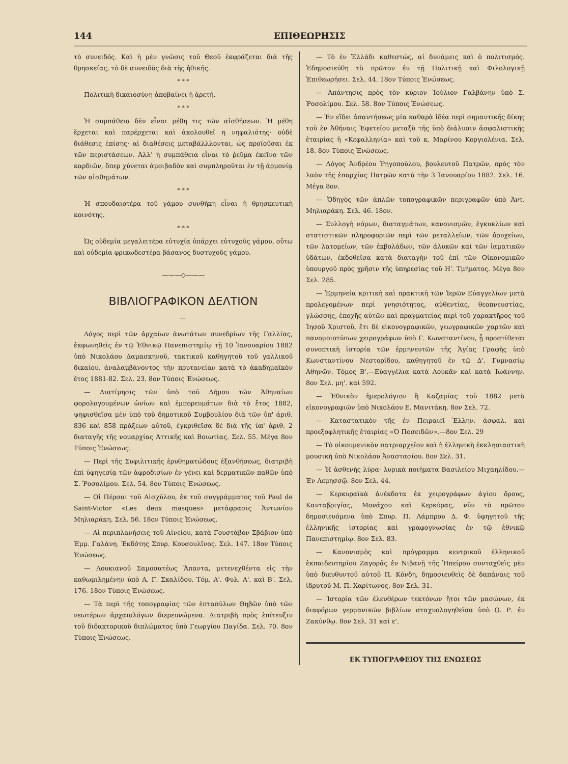144 ΕΠΙΘΕΩΡΗΣΙΣ
τὸ συνειδός. Καὶ ἡ μὲν γνῶσις τοῦ Θεοῦ ἐκφράζεται διὰ τῆς θρησκείας, τὸ δὲ συνειδὸς διὰ τῆς ἠθικῆς.
* * *
Πολιτικὴ δικαιοσύνη ἀποβαίνει ἡ ἀρετή.
* * *
Ἡ συμπάθεια δὲν εἶναι μέθη τις τῶν αἰσθήσεων. Ἡ μέθη ἔρχεται καὶ παρέρχεται καὶ ἀκολουθεῖ η νηφαλιότης· οὐδὲ διάθεσις ἐπίσης· αἱ διαθέσεις μεταβάλλλονται, ὡς προϊοῦσαι ἐκ τῶν περιστάσεων. Ἀλλ' ἡ συμπάθεια εἶναι τὸ ῥεῦμα ἐκεῖνο τῶν καρδιῶν, ὅπερ χύνεται ἀμοιβαδὸν καὶ συμπληροῦται ἐν τῇ ἁρμονίᾳ τῶν αἰσθημάτων.
* * *
Ἡ σπουδαιοτέρα τοῦ γάμου συνθήκη εἶναι ἡ θρησκευτικὴ κοινότης.
* * *
Ὡς οὐδεμία μεγαλειτέρα εὐτυχία ὑπάρχει εὐτυχοῦς γάμου, οὕτω καὶ οὐδεμία φρικωδεστέρα βάσανος δυστυχοῦς γάμου.
———◇———
ΒΙΒΛΙΟΓΡΑΦΙΚΟΝ ΔΕΛΤΙΟΝ
—
Λόγος περὶ τῶν ἀρχαίων ἀνωτάτων συνεδρίων τῆς Γαλλίας, ἐκφωνηθεὶς ἐν τῷ Ἐθνικῷ Πανεπιστημίῳ τῇ 10 Ἰανουαρίου 1882 ὑπὸ Νικολάου Δαμασκηνοῦ, τακτικοῦ καθηγητοῦ τοῦ γαλλικοῦ δικαίου, ἀναλαμβάνοντος τὴν πρυτανείαν κατὰ τὸ ἀκαδημαϊκὸν ἔτος 1881-82. Σελ. 23. 8ον Τύποις Ἑνώσεως.
— Διατίμησις τῶν ὑπὸ τοῦ Δήμου τῶν Ἀθηναίων φορολογουμένων ὠνίων καὶ ἐμπορευμάτων διὰ τὸ ἔτος 1882, ψηφισθεῖσα μὲν ὑπὸ τοῦ δημοτικοῦ Συμβουλίου διὰ τῶν ὑπ' ἀριθ. 836 καὶ 858 πράξεων αὐτοῦ, ἐγκριθεῖσα δὲ διὰ τῆς ὑπ' ἀριθ. 2 διαταγῆς τῆς νομαρχίας Ἀττικῆς καὶ Βοιωτίας. Σελ. 55. Μέγα 8ον Τύποις Ἑνώσεως.
— Περὶ τῆς Συφιλιτικῆς ἐρυθηματώδους ἐξανθήσεως, διατριβὴ ἐπὶ ὑφηγεσίᾳ τῶν ἀφροδισίων ἐν γένει καὶ δερματικῶν παθῶν ὑπὸ Σ. Ῥοσολίμου. Σελ. 54. 8ον Τύποις Ἑνώσεως.
— Οἱ Πέρσαι τοῦ Αἰσχύλου, ἐκ τοῦ συγγράμματος τοῦ Paul de Saint-Victor «Les deux masques» μετάφρασις Ἀντωνίου Μηλιαράκη. Σελ. 56. 18ον Τύποις Ἑνώσεως.
— Αἱ περιπλανήσεις τοῦ Αἰνείου, κατὰ Γουστάβον Σβάβιον ὑπὸ Ἐμμ. Γαλάνη. Ἐκδότης Σπυρ. Κουσουλῖνος. Σελ. 147. 18ον Τύποις Ἑνώσεως.
— Λουκιανοῦ Σαμοσατέως Ἅπαντα, μετενεχθέντα εἰς τὴν καθωμιλημένην ὑπὸ Α. Γ. Σκαλίδου. Τόμ. Α'. Φυλ. Α'. καὶ Β'. Σελ. 176. 18ον Τύποις Ἑνώσεως.
— Τὰ περὶ τῆς τοπογραφίας τῶν ἑπταπύλων Θηβῶν ὑπὸ τῶν νεωτέρων ἀρχαιολόγων διερευνώμενα. Διατριβὴ πρὸς ἐπίτευξιν τοῦ διδακτορικοῦ διπλώματος ὑπὸ Γεωργίου Παγίδα. Σελ. 70. 8ον Τύποις Ἑνώσεως.
— Τὸ ἐν Ἑλλάδι καθεστώς, αἱ δυνάμεις καὶ ὁ πολιτισμός. Ἐδημοσιεύθη τὸ πρῶτον ἐν τῇ Πολιτικῇ καὶ Φιλολογικῇ Ἐπιθεωρήσει. Σελ. 44. 18ον Τύποις Ἑνώσεως.
— Ἀπάντησις πρὸς τὸν κύριον Ἰούλιον Γαλβάνην ὑπὸ Σ. Ῥοσολίμου. Σελ. 58. 8ον Τύποις Ἑνώσεως.
— Ἐν εἴδει ἀπαντήσεως μία καθαρὰ ἰδέα περὶ σημαντικῆς δίκης τοῦ ἐν Ἀθήναις Ἐφετείου μεταξὺ τῆς ὑπὸ διάλυσιν ἀσφαλιστικῆς ἑταιρίας ἡ «Κεφαλληνία» καὶ τοῦ κ. Μαρίνου Κοργιολένια. Σελ. 18. 8ον Τύποις Ἑνώσεως.
— Λόγος Ἀνδρέου Ῥηγοπούλου, βουλευτοῦ Πατρῶν, πρὸς τὸν λαὸν τῆς ἐπαρχίας Πατρῶν κατὰ τὴν 3 Ἰανουαρίου 1882. Σελ. 16. Μέγα 8ον.
— Ὁδηγὸς τῶν ἁπλῶν τοπογραφικῶν περιγραφῶν ὑπὸ Ἀντ. Μηλιαράκη. Σελ. 46. 18ον.
— Συλλογὴ νόμων, διαταγμάτων, κανονισμῶν, ἐγκυκλίων καὶ στατιστικῶν πληροφοριῶν περὶ τῶν μεταλλείων, τῶν ὀρυχείων, τῶν λατομείων, τῶν ἐκβολάδων, τῶν ἁλυκῶν καὶ τῶν ἰαματικῶν ὑδάτων, ἐκδοθεῖσα κατὰ διαταγὴν τοῦ ἐπὶ τῶν Οἰκονομικῶν ὑπουργοῦ πρὸς χρῆσιν τῆς ὑπηρεσίας τοῦ Η'. Τμήματος. Μέγα 8ον Σελ. 285.
— Ἑρμηνεία κριτικὴ καὶ πρακτικὴ τῶν Ἱερῶν Εὐαγγελίων μετὰ προλεγομένων περὶ γνησιότητος, αὐθεντίας, θεοπνευστίας, γλώσσης, ἐποχῆς αὐτῶν καὶ πραγματείας περὶ τοῦ χαρακτῆρος τοῦ Ἰησοῦ Χριστοῦ, ἔτι δὲ εἰκονογραφικῶν, γεωγραφικῶν χαρτῶν καὶ πανομοιοτύπων χειρογράφων ὑπὸ Γ. Κωνσταντίνου, ᾗ προστίθεται συνοπτικὴ ἱστορία τῶν ἑρμηνευτῶν τῆς Ἁγίας Γραφῆς ὑπὸ Κωνσταντίνου Νεστορίδου, καθηγητοῦ ἐν τῷ Δ'. Γυμνασίῳ Ἀθηνῶν. Τόμος Β'.—Εὐαγγέλια κατὰ Λουκᾶν καὶ κατὰ Ἰωάννην. 8ον Σελ. μη'. καὶ 592.
— Ἐθνικὸν ἡμερολόγιον ἢ Καζαμίας τοῦ 1882 μετὰ εἰκονογραφιῶν ὑπὸ Νικολάου Ε. Μανιτάκη. 8ον Σελ. 72.
— Καταστατικὸν τῆς ἐν Πειραιεῖ Ἑλλην. ἀσφαλ. καὶ προεξοφλητικῆς ἑταιρίας «Ὁ Ποσειδῶν».—8ον Σελ. 29
— Τὸ οἰκουμενικὸν πατριαρχεῖον καὶ ἡ ἑλληνικὴ ἐκκλησιαστικὴ μουσικὴ ὑπὸ Νικολάου Ἀναστασίου. 8ον Σελ. 31.
— Ἡ ἀσθενὴς λύρα· λυρικὰ ποιήματα Βασιλείου Μιχαηλίδου.—Ἐν Λεμησσῷ. 8ον Σελ. 44.
— Κερκυραϊκὰ ἀνέκδοτα ἐκ χειρογράφων ἁγίου ὄρους, Κανταβριγίας, Μονάχου καὶ Κερκύρας, νῦν τὸ πρῶτον δημοσιευόμενα ὑπὸ Σπυρ. Π. Λάμπρου Δ. Φ. ὑφηγητοῦ τῆς ἑλληνικῆς ἱστορίας καὶ γραφογνωσίας ἐν τῷ ἐθνικῷ Πανεπιστημίῳ. 8ον Σελ. 83.
— Κανονισμὸς καὶ πρόγραμμα κεντρικοῦ ἑλληνικοῦ ἐκπαιδευτηρίου Ζαγορᾶς ἐν Νιβανῇ τῆς Ἠπείρου συνταχθεὶς μὲν ὑπὸ διευθυντοῦ αὐτοῦ Π. Κόνδη, δημοσιευθεὶς δὲ δαπάναις τοῦ ἱδρυτοῦ Μ. Π. Χαρίτωνος. 8ον Σελ. 31.
— Ἱστορία τῶν ἐλευθέρων τεκτόνων ἤτοι τῶν μασώνων, ἐκ διαφόρων γερμανικῶν βιβλίων σταχυολογηθεῖσα ὑπὸ Ο. Ρ. ἐν Ζακύνθῳ. 8ον Σελ. 31 καὶ ε'.
ΕΚ ΤΥΠΟΓΡΑΦΕΙΟΥ ΤΗΣ ΕΝΩΣΕΩΣ